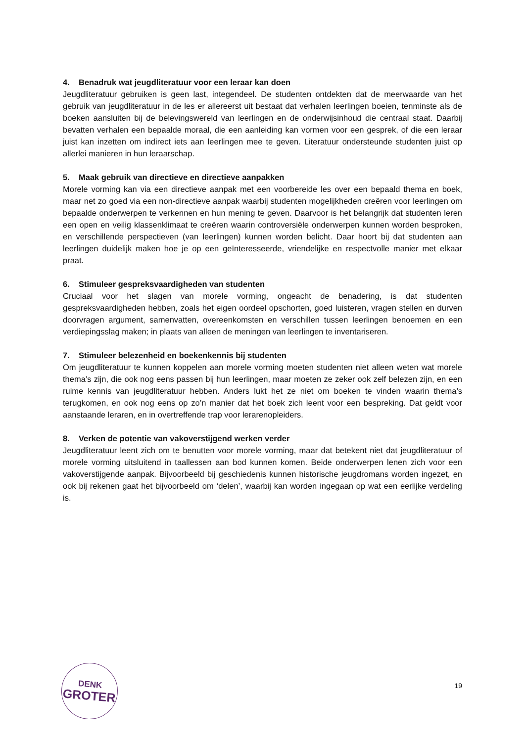4. Benadruk wat jeugdliteratuur voor een leraar kan doen
Jeugdliteratuur gebruiken is geen last, integendeel. De studenten ontdekten dat de meerwaarde van het gebruik van jeugdliteratuur in de les er allereerst uit bestaat dat verhalen leerlingen boeien, tenminste als de boeken aansluiten bij de belevingswereld van leerlingen en de onderwijsinhoud die centraal staat. Daarbij bevatten verhalen een bepaalde moraal, die een aanleiding kan vormen voor een gesprek, of die een leraar juist kan inzetten om indirect iets aan leerlingen mee te geven. Literatuur ondersteunde studenten juist op allerlei manieren in hun leraarschap.
5. Maak gebruik van directieve en directieve aanpakken
Morele vorming kan via een directieve aanpak met een voorbereide les over een bepaald thema en boek, maar net zo goed via een non-directieve aanpak waarbij studenten mogelijkheden creëren voor leerlingen om bepaalde onderwerpen te verkennen en hun mening te geven. Daarvoor is het belangrijk dat studenten leren een open en veilig klassenklimaat te creëren waarin controversiële onderwerpen kunnen worden besproken, en verschillende perspectieven (van leerlingen) kunnen worden belicht. Daar hoort bij dat studenten aan leerlingen duidelijk maken hoe je op een geïnteresseerde, vriendelijke en respectvolle manier met elkaar praat.
6. Stimuleer gespreksvaardigheden van studenten
Cruciaal voor het slagen van morele vorming, ongeacht de benadering, is dat studenten gespreksvaardigheden hebben, zoals het eigen oordeel opschorten, goed luisteren, vragen stellen en durven doorvragen argument, samenvatten, overeenkomsten en verschillen tussen leerlingen benoemen en een verdiepingsslag maken; in plaats van alleen de meningen van leerlingen te inventariseren.
7. Stimuleer belezenheid en boekenkennis bij studenten
Om jeugdliteratuur te kunnen koppelen aan morele vorming moeten studenten niet alleen weten wat morele thema’s zijn, die ook nog eens passen bij hun leerlingen, maar moeten ze zeker ook zelf belezen zijn, en een ruime kennis van jeugdliteratuur hebben. Anders lukt het ze niet om boeken te vinden waarin thema’s terugkomen, en ook nog eens op zo’n manier dat het boek zich leent voor een bespreking. Dat geldt voor aanstaande leraren, en in overtreffende trap voor lerarenopleiders.
8. Verken de potentie van vakoverstijgend werken verder
Jeugdliteratuur leent zich om te benutten voor morele vorming, maar dat betekent niet dat jeugdliteratuur of morele vorming uitsluitend in taallessen aan bod kunnen komen. Beide onderwerpen lenen zich voor een vakoverstijgende aanpak. Bijvoorbeeld bij geschiedenis kunnen historische jeugdromans worden ingezet, en ook bij rekenen gaat het bijvoorbeeld om ‘delen’, waarbij kan worden ingegaan op wat een eerlijke verdeling is.
DENK
GROTER
19